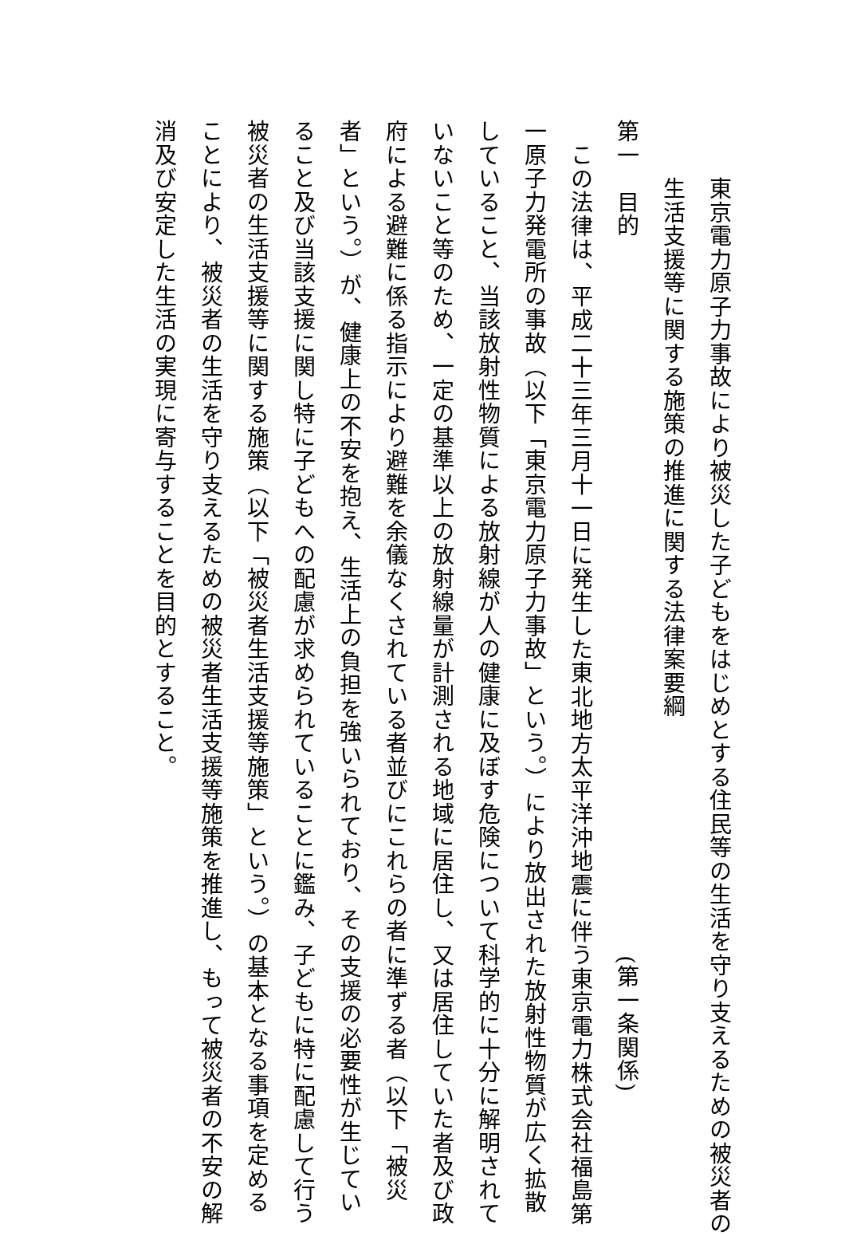東京電力原子力事故により被災した子どもをはじめとする住民等の生活を守り支えるための被災者の
生活支援等に関する施策の推進に関する法律案要綱
第一　目的 (第一条関係)
この法律は、平成二十三年三月十一日に発生した東北地方太平洋沖地震に伴う東京電力株式会社福島第
一原子力発電所の事故（以下「東京電力原子力事故」という。）により放出された放射性物質が広く拡散
していること、当該放射性物質による放射線が人の健康に及ぼす危険について科学的に十分に解明されて
いないこと等のため、一定の基準以上の放射線量が計測される地域に居住し、又は居住していた者及び政
府による避難に係る指示により避難を余儀なくされている者並びにこれらの者に準ずる者（以下「被災
者」という。）が、健康上の不安を抱え、生活上の負担を強いられており、その支援の必要性が生じてい
ること及び当該支援に関し特に子どもへの配慮が求められていることに鑑み、子どもに特に配慮して行う
被災者の生活支援等に関する施策（以下「被災者生活支援等施策」という。）の基本となる事項を定める
ことにより、被災者の生活を守り支えるための被災者生活支援等施策を推進し、もって被災者の不安の解
消及び安定した生活の実現に寄与することを目的とすること。